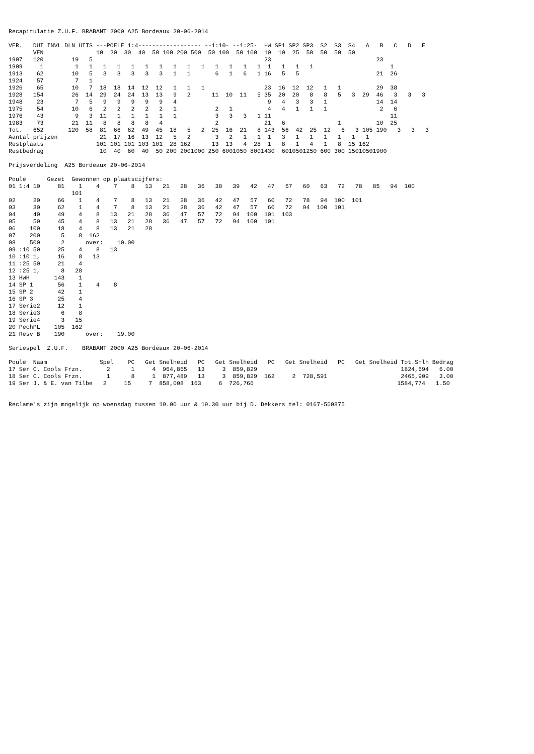Recapitulatie Z.U.F. BRABANT 2000 A25 Bordeaux 20-06-2014

VER.   DUI INVL DLN UITS ---POELE 1:4------------------ --1:10- --1:25-  HW SP1 SP2 SP3  S2  S3  S4   A   B   C   D   E
       VEN               10  20  30  40  50 100 200 500  50 100  50 100  10  10  25  50  50  50  50
1907   120        19   5                                                 23                              23
1909     1         1   1   1   1   1   1   1   1   1   1   1   1   1   1  1   1   1   1                      1
1913    62        10   5   3   3   3   3   3   1   1       6   1   6   1 16   5   5                      21  26
1924    57         7   1
1926    65        10   7  18  18  14  12  12   1   1   1                 23  16  12  12   1   1          29  38
1928   154        26  14  29  24  24  13  13   9   2      11  10  11   5 35  20  20   8   8   5   3  29  46   3   3   3
1948    23         7   5   9   9   9   9   9   4                          9   4   3   3   1              14  14
1975    54        10   6   2   2   2   2   2   1           2   1          4   4   1   1   1               2   6
1976    43         9   3  11   1   1   1   1   1           3   3   3   1 11                                  11
1983    73        21  11   8   8   8   8   4               2             21   6               1          10  25
Tot.   652       120  58  81  66  62  49  45  18   5   2  25  16  21   8 143  56  42  25  12   6   3 105 190   3   3   3
Aantal prijzen            21  17  16  13  12   5   2       3   2   1   1  1   3   1   1   1   1   1   1
Restplaats               101 101 101 103 101  28 162      13  13   4  28  1   8   1   4   1   8  15 162
Restbedrag                10  40  60  40  50 200 2001000 250 6001050 8001430  6010501250 600 300 15010501900

Prijsverdeling  A25 Bordeaux 20-06-2014

Poule      Gezet  Gewonnen op plaatscijfers:
01 1:4 10     81    1    4    7    8   13   21   28   36   38   39   42   47   57   60   63   72   78   85   94  100
                  101
02     20     66    1    4    7    8   13   21   28   36   42   47   57   60   72   78   94  100  101
03     30     62    1    4    7    8   13   21   28   36   42   47   57   60   72   94  100  101
04     40     49    4    8   13   21   28   36   47   57   72   94  100  101  103
05     50     45    4    8   13   21   28   36   47   57   72   94  100  101
06    100     18    4    8   13   21   28
07    200      5    8  162
08    500      2      over:    10.00
09 :10 50     25    4    8   13
10 :10 1,     16    8   13
11 :25 50     21    4
12 :25 1,      8   28
13 HWH       143    1
14 SP 1       56    1    4    8
15 SP 2       42    1
16 SP 3       25    4
17 Serie2     12    1
18 Serie3      6    8
19 Serie4      3   15
20 PechPL    105  162
21 Resv B    190      over:    19.00

Seriespel  Z.U.F.    BRABANT 2000 A25 Bordeaux 20-06-2014

Poule  Naam               Spel    PC   Get Snelheid   PC   Get Snelheid   PC   Get Snelheid   PC   Get Snelheid Tot.Snlh Bedrag
17 Ser C. Cools Frzn.       2      1     4  964,865   13     3  859,829                                         1824,694   6.00
18 Ser C. Cools Frzn.       1      8     1  877,489   13     3  859,829  162     2  728,591                     2465,909   3.00
19 Ser J. & E. van Tilbe   2     15     7  858,008  163     6  726,766                                         1584,774   1.50


Reclame's zijn mogelijk op woensdag tussen 19.00 uur & 19.30 uur bij D. Dekkers tel: 0167-560875